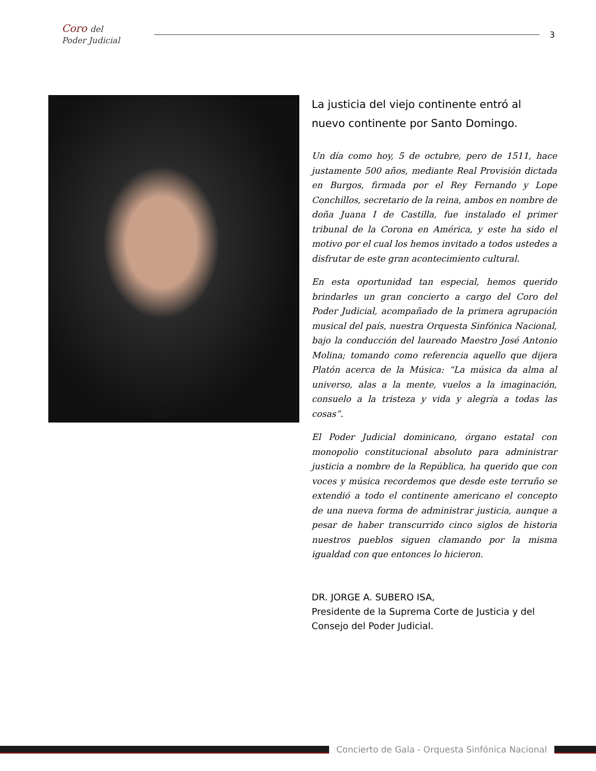Coro del
Poder Judicial
3
La justicia del viejo continente entró al nuevo continente por Santo Domingo.
Un día como hoy, 5 de octubre, pero de 1511, hace justamente 500 años, mediante Real Provisión dictada en Burgos, firmada por el Rey Fernando y Lope Conchillos, secretario de la reina, ambos en nombre de doña Juana I de Castilla, fue instalado el primer tribunal de la Corona en América, y este ha sido el motivo por el cual los hemos invitado a todos ustedes a disfrutar de este gran acontecimiento cultural.
En esta oportunidad tan especial, hemos querido brindarles un gran concierto a cargo del Coro del Poder Judicial, acompañado de la primera agrupación musical del país, nuestra Orquesta Sinfónica Nacional, bajo la conducción del laureado Maestro José Antonio Molina; tomando como referencia aquello que dijera Platón acerca de la Música: “La música da alma al universo, alas a la mente, vuelos a la imaginación, consuelo a la tristeza y vida y alegría a todas las cosas”.
El Poder Judicial dominicano, órgano estatal con monopolio constitucional absoluto para administrar justicia a nombre de la República, ha querido que con voces y música recordemos que desde este terruño se extendió a todo el continente americano el concepto de una nueva forma de administrar justicia, aunque a pesar de haber transcurrido cinco siglos de historia nuestros pueblos siguen clamando por la misma igualdad con que entonces lo hicieron.
DR. JORGE A. SUBERO ISA,
Presidente de la Suprema Corte de Justicia y del Consejo del Poder Judicial.
Concierto de Gala - Orquesta Sinfónica Nacional